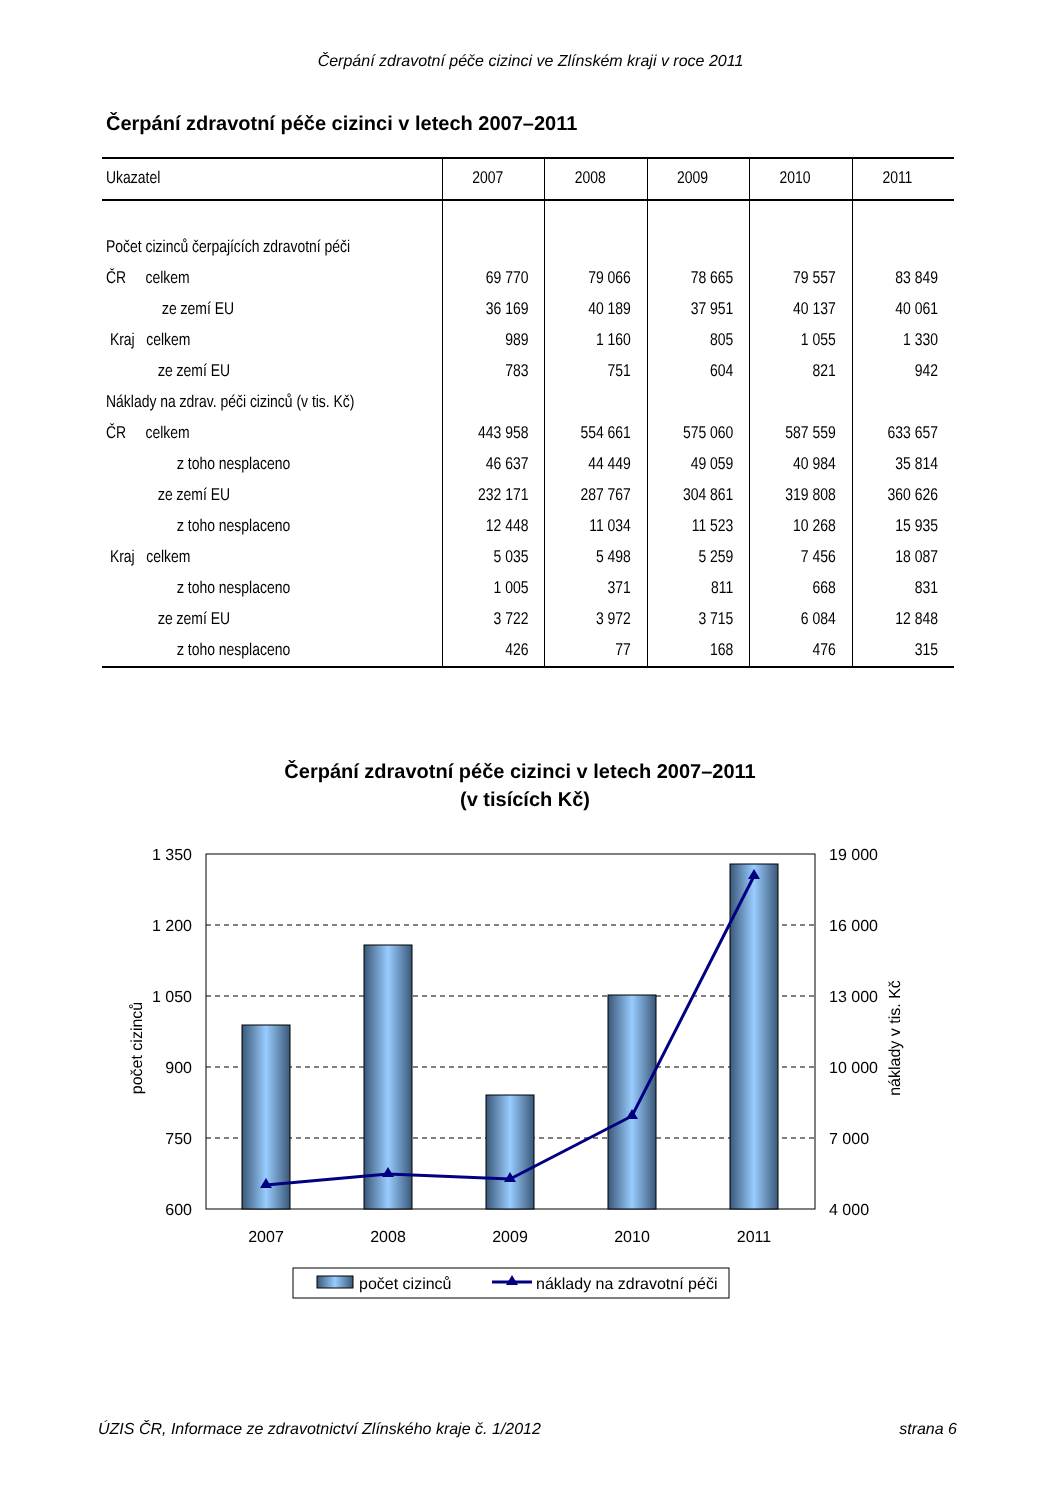Čerpání zdravotní péče cizinci ve Zlínském kraji v roce 2011
Čerpání zdravotní péče cizinci v letech 2007–2011
| Ukazatel | 2007 | 2008 | 2009 | 2010 | 2011 |
| --- | --- | --- | --- | --- | --- |
| Počet cizinců čerpajících zdravotní péči | | | | | |
| ČR celkem | 69 770 | 79 066 | 78 665 | 79 557 | 83 849 |
| ze zemí EU | 36 169 | 40 189 | 37 951 | 40 137 | 40 061 |
| Kraj celkem | 989 | 1 160 | 805 | 1 055 | 1 330 |
| ze zemí EU | 783 | 751 | 604 | 821 | 942 |
| Náklady na zdrav. péči cizinců (v tis. Kč) | | | | | |
| ČR celkem | 443 958 | 554 661 | 575 060 | 587 559 | 633 657 |
| z toho nesplaceno | 46 637 | 44 449 | 49 059 | 40 984 | 35 814 |
| ze zemí EU | 232 171 | 287 767 | 304 861 | 319 808 | 360 626 |
| z toho nesplaceno | 12 448 | 11 034 | 11 523 | 10 268 | 15 935 |
| Kraj celkem | 5 035 | 5 498 | 5 259 | 7 456 | 18 087 |
| z toho nesplaceno | 1 005 | 371 | 811 | 668 | 831 |
| ze zemí EU | 3 722 | 3 972 | 3 715 | 6 084 | 12 848 |
| z toho nesplaceno | 426 | 77 | 168 | 476 | 315 |
Čerpání zdravotní péče cizinci v letech 2007–2011
(v tisících Kč)
1 350
1 200
1 050
900
750
600
19 000
16 000
13 000
10 000
7 000
4 000
2007
2008
2009
2010
2011
počet cizinců
náklady v tis. Kč
počet cizinců
náklady na zdravotní péči
ÚZIS ČR, Informace ze zdravotnictví Zlínského kraje č. 1/2012 strana 6